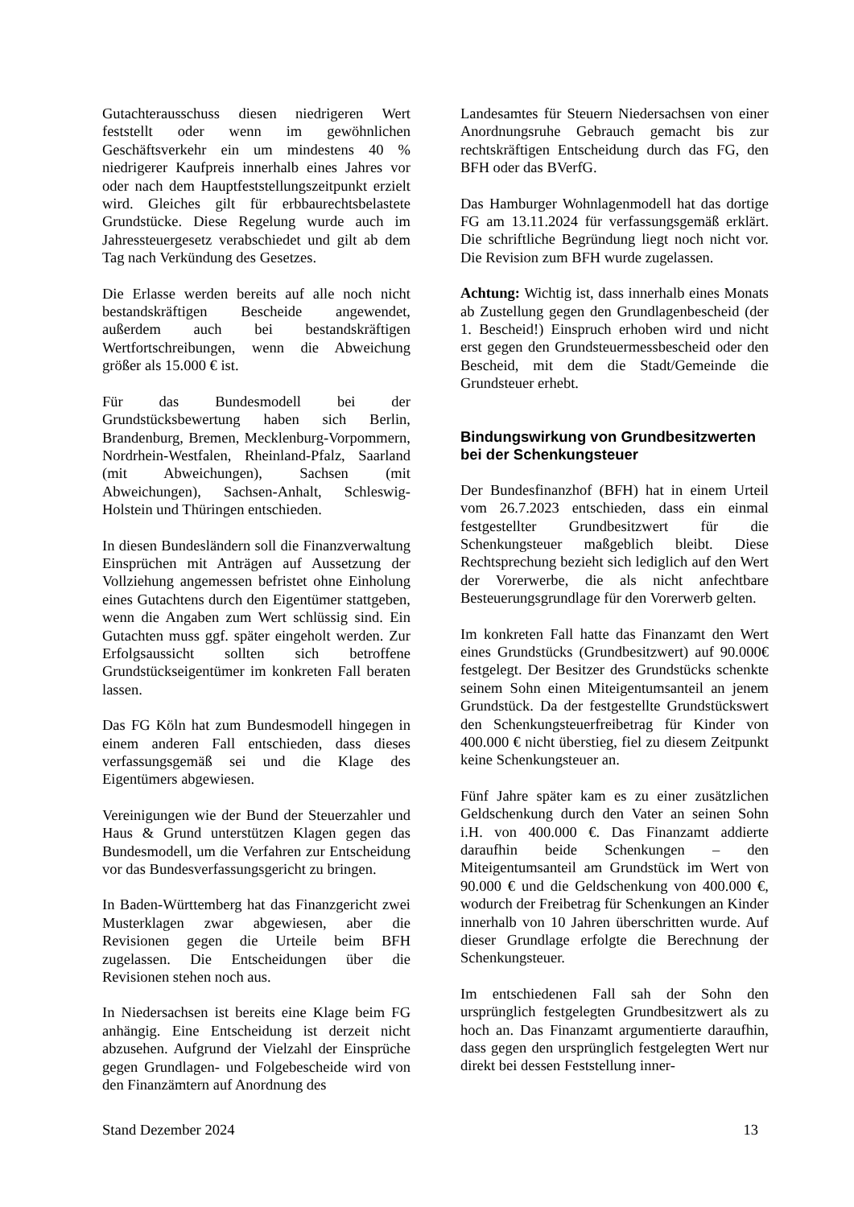Gutachterausschuss diesen niedrigeren Wert feststellt oder wenn im gewöhnlichen Geschäftsverkehr ein um mindestens 40 % niedrigerer Kaufpreis innerhalb eines Jahres vor oder nach dem Hauptfeststellungszeitpunkt erzielt wird. Gleiches gilt für erbbaurechtsbelastete Grundstücke. Diese Regelung wurde auch im Jahressteuergesetz verabschiedet und gilt ab dem Tag nach Verkündung des Gesetzes.
Die Erlasse werden bereits auf alle noch nicht bestandskräftigen Bescheide angewendet, außerdem auch bei bestandskräftigen Wertfortschreibungen, wenn die Abweichung größer als 15.000 € ist.
Für das Bundesmodell bei der Grundstücksbewertung haben sich Berlin, Brandenburg, Bremen, Mecklenburg-Vorpommern, Nordrhein-Westfalen, Rheinland-Pfalz, Saarland (mit Abweichungen), Sachsen (mit Abweichungen), Sachsen-Anhalt, Schleswig-Holstein und Thüringen entschieden.
In diesen Bundesländern soll die Finanzverwaltung Einsprüchen mit Anträgen auf Aussetzung der Vollziehung angemessen befristet ohne Einholung eines Gutachtens durch den Eigentümer stattgeben, wenn die Angaben zum Wert schlüssig sind. Ein Gutachten muss ggf. später eingeholt werden. Zur Erfolgsaussicht sollten sich betroffene Grundstückseigentümer im konkreten Fall beraten lassen.
Das FG Köln hat zum Bundesmodell hingegen in einem anderen Fall entschieden, dass dieses verfassungsgemäß sei und die Klage des Eigentümers abgewiesen.
Vereinigungen wie der Bund der Steuerzahler und Haus & Grund unterstützen Klagen gegen das Bundesmodell, um die Verfahren zur Entscheidung vor das Bundesverfassungsgericht zu bringen.
In Baden-Württemberg hat das Finanzgericht zwei Musterklagen zwar abgewiesen, aber die Revisionen gegen die Urteile beim BFH zugelassen. Die Entscheidungen über die Revisionen stehen noch aus.
In Niedersachsen ist bereits eine Klage beim FG anhängig. Eine Entscheidung ist derzeit nicht abzusehen. Aufgrund der Vielzahl der Einsprüche gegen Grundlagen- und Folgebescheide wird von den Finanzämtern auf Anordnung des
Landesamtes für Steuern Niedersachsen von einer Anordnungsruhe Gebrauch gemacht bis zur rechtskräftigen Entscheidung durch das FG, den BFH oder das BVerfG.
Das Hamburger Wohnlagenmodell hat das dortige FG am 13.11.2024 für verfassungsgemäß erklärt. Die schriftliche Begründung liegt noch nicht vor. Die Revision zum BFH wurde zugelassen.
Achtung: Wichtig ist, dass innerhalb eines Monats ab Zustellung gegen den Grundlagenbescheid (der 1. Bescheid!) Einspruch erhoben wird und nicht erst gegen den Grundsteuermessbescheid oder den Bescheid, mit dem die Stadt/Gemeinde die Grundsteuer erhebt.
Bindungswirkung von Grundbesitzwerten bei der Schenkungsteuer
Der Bundesfinanzhof (BFH) hat in einem Urteil vom 26.7.2023 entschieden, dass ein einmal festgestellter Grundbesitzwert für die Schenkungsteuer maßgeblich bleibt. Diese Rechtsprechung bezieht sich lediglich auf den Wert der Vorerwerbe, die als nicht anfechtbare Besteuerungsgrundlage für den Vorerwerb gelten.
Im konkreten Fall hatte das Finanzamt den Wert eines Grundstücks (Grundbesitzwert) auf 90.000€ festgelegt. Der Besitzer des Grundstücks schenkte seinem Sohn einen Miteigentumsanteil an jenem Grundstück. Da der festgestellte Grundstückswert den Schenkungsteuerfreibetrag für Kinder von 400.000 € nicht überstieg, fiel zu diesem Zeitpunkt keine Schenkungsteuer an.
Fünf Jahre später kam es zu einer zusätzlichen Geldschenkung durch den Vater an seinen Sohn i.H. von 400.000 €. Das Finanzamt addierte daraufhin beide Schenkungen – den Miteigentumsanteil am Grundstück im Wert von 90.000 € und die Geldschenkung von 400.000 €, wodurch der Freibetrag für Schenkungen an Kinder innerhalb von 10 Jahren überschritten wurde. Auf dieser Grundlage erfolgte die Berechnung der Schenkungsteuer.
Im entschiedenen Fall sah der Sohn den ursprünglich festgelegten Grundbesitzwert als zu hoch an. Das Finanzamt argumentierte daraufhin, dass gegen den ursprünglich festgelegten Wert nur direkt bei dessen Feststellung inner-
Stand Dezember 2024 13